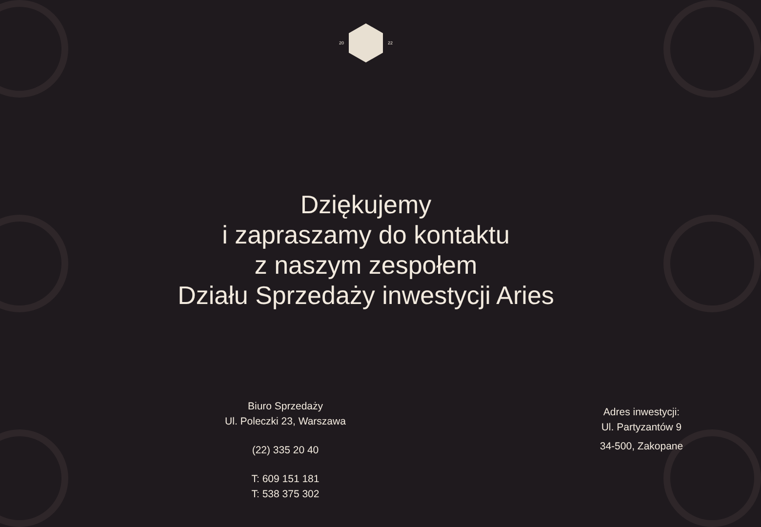20 22
Dziękujemy
i zapraszamy do kontaktu
z naszym zespołem
Działu Sprzedaży inwestycji Aries
Biuro Sprzedaży
Ul. Poleczki 23, Warszawa
(22) 335 20 40
T: 609 151 181
T: 538 375 302
Adres inwestycji:
Ul. Partyzantów 9
34-500, Zakopane